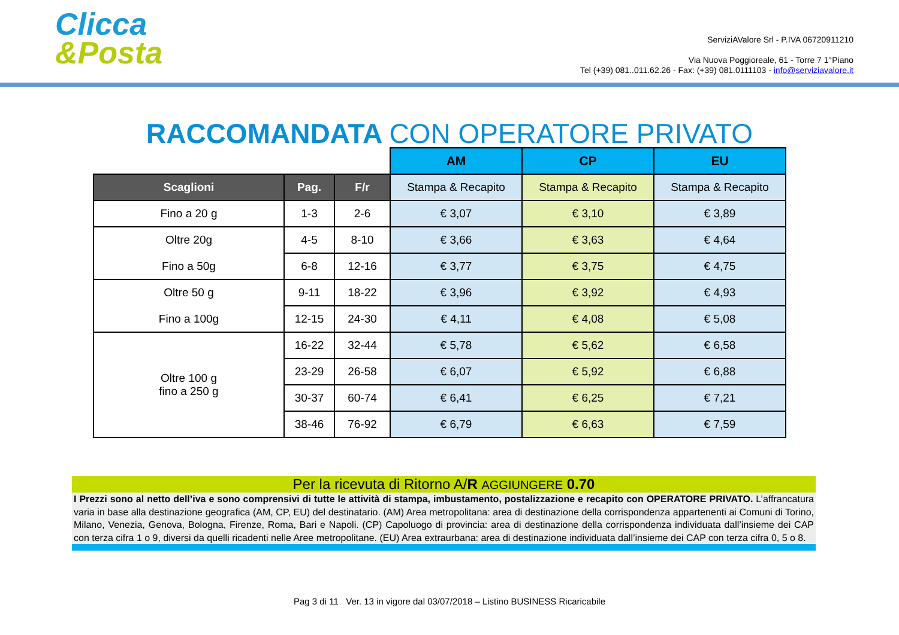Clicca
&Posta
ServiziAValore Srl - P.IVA 06720911210
Via Nuova Poggioreale, 61 - Torre 7 1°Piano
Tel (+39) 081..011.62.26 - Fax: (+39) 081.0111103 - info@serviziavalore.it
RACCOMANDATA CON OPERATORE PRIVATO
| | | | AM | CP | EU |
| Scaglioni | Pag. | F/r | Stampa & Recapito | Stampa & Recapito | Stampa & Recapito |
| Fino a 20 g | 1-3 | 2-6 | € 3,07 | € 3,10 | € 3,89 |
| Oltre 20g Fino a 50g | 4-5 | 8-10 | € 3,66 | € 3,63 | € 4,64 |
| | 6-8 | 12-16 | € 3,77 | € 3,75 | € 4,75 |
| Oltre 50 g Fino a 100g | 9-11 | 18-22 | € 3,96 | € 3,92 | € 4,93 |
| | 12-15 | 24-30 | € 4,11 | € 4,08 | € 5,08 |
| Oltre 100 g fino a 250 g | 16-22 | 32-44 | € 5,78 | € 5,62 | € 6,58 |
| | 23-29 | 26-58 | € 6,07 | € 5,92 | € 6,88 |
| | 30-37 | 60-74 | € 6,41 | € 6,25 | € 7,21 |
| | 38-46 | 76-92 | € 6,79 | € 6,63 | € 7,59 |
Per la ricevuta di Ritorno A/R AGGIUNGERE 0.70
I Prezzi sono al netto dell’iva e sono comprensivi di tutte le attività di stampa, imbustamento, postalizzazione e recapito con OPERATORE PRIVATO. L’affrancatura varia in base alla destinazione geografica (AM, CP, EU) del destinatario. (AM) Area metropolitana: area di destinazione della corrispondenza appartenenti ai Comuni di Torino, Milano, Venezia, Genova, Bologna, Firenze, Roma, Bari e Napoli. (CP) Capoluogo di provincia: area di destinazione della corrispondenza individuata dall’insieme dei CAP con terza cifra 1 o 9, diversi da quelli ricadenti nelle Aree metropolitane. (EU) Area extraurbana: area di destinazione individuata dall’insieme dei CAP con terza cifra 0, 5 o 8.
Pag 3 di 11 Ver. 13 in vigore dal 03/07/2018 – Listino BUSINESS Ricaricabile